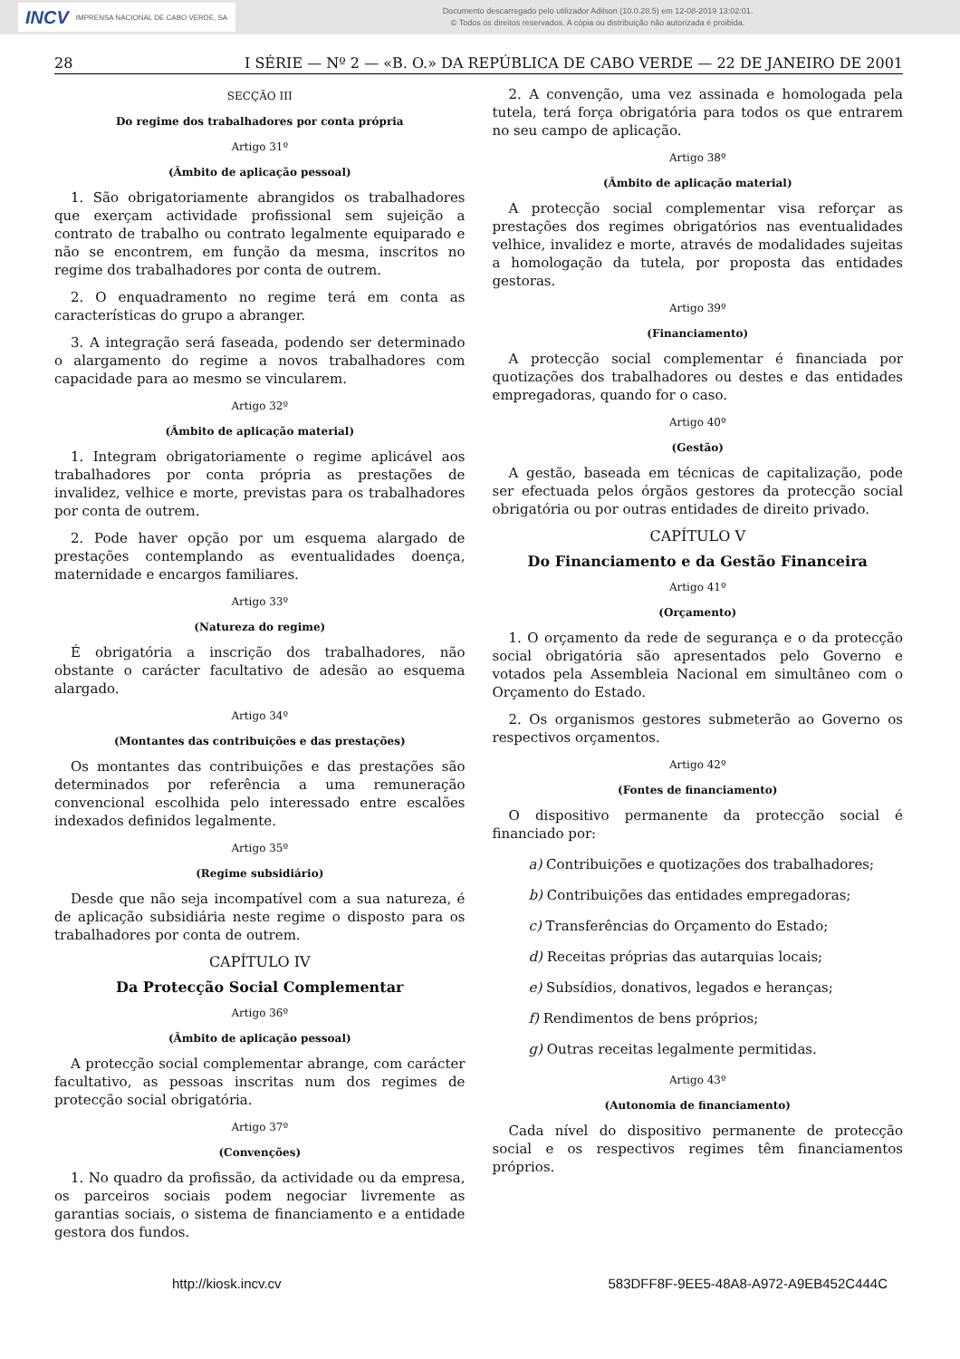INCV IMPRENSA NACIONAL DE CABO VERDE, SA
Documento descarregado pelo utilizador Adilson (10.0.28.5) em 12-08-2019 13:02:01.
© Todos os direitos reservados. A cópia ou distribuição não autorizada é proibida.
28 I SÉRIE — Nº 2 — «B. O.» DA REPÚBLICA DE CABO VERDE — 22 DE JANEIRO DE 2001
SECÇÃO III
Do regime dos trabalhadores por conta própria
Artigo 31º
(Âmbito de aplicação pessoal)
1. São obrigatoriamente abrangidos os trabalhadores que exerçam actividade profissional sem sujeição a contrato de trabalho ou contrato legalmente equiparado e não se encontrem, em função da mesma, inscritos no regime dos trabalhadores por conta de outrem.
2. O enquadramento no regime terá em conta as características do grupo a abranger.
3. A integração será faseada, podendo ser determinado o alargamento do regime a novos trabalhadores com capacidade para ao mesmo se vincularem.
Artigo 32º
(Âmbito de aplicação material)
1. Integram obrigatoriamente o regime aplicável aos trabalhadores por conta própria as prestações de invalidez, velhice e morte, previstas para os trabalhadores por conta de outrem.
2. Pode haver opção por um esquema alargado de prestações contemplando as eventualidades doença, maternidade e encargos familiares.
Artigo 33º
(Natureza do regime)
É obrigatória a inscrição dos trabalhadores, não obstante o carácter facultativo de adesão ao esquema alargado.
Artigo 34º
(Montantes das contribuições e das prestações)
Os montantes das contribuições e das prestações são determinados por referência a uma remuneração convencional escolhida pelo interessado entre escalões indexados definidos legalmente.
Artigo 35º
(Regime subsidiário)
Desde que não seja incompatível com a sua natureza, é de aplicação subsidiária neste regime o disposto para os trabalhadores por conta de outrem.
CAPÍTULO IV
Da Protecção Social Complementar
Artigo 36º
(Âmbito de aplicação pessoal)
A protecção social complementar abrange, com carácter facultativo, as pessoas inscritas num dos regimes de protecção social obrigatória.
Artigo 37º
(Convenções)
1. No quadro da profissão, da actividade ou da empresa, os parceiros sociais podem negociar livremente as garantias sociais, o sistema de financiamento e a entidade gestora dos fundos.
2. A convenção, uma vez assinada e homologada pela tutela, terá força obrigatória para todos os que entrarem no seu campo de aplicação.
Artigo 38º
(Âmbito de aplicação material)
A protecção social complementar visa reforçar as prestações dos regimes obrigatórios nas eventualidades velhice, invalidez e morte, através de modalidades sujeitas a homologação da tutela, por proposta das entidades gestoras.
Artigo 39º
(Financiamento)
A protecção social complementar é financiada por quotizações dos trabalhadores ou destes e das entidades empregadoras, quando for o caso.
Artigo 40º
(Gestão)
A gestão, baseada em técnicas de capitalização, pode ser efectuada pelos órgãos gestores da protecção social obrigatória ou por outras entidades de direito privado.
CAPÍTULO V
Do Financiamento e da Gestão Financeira
Artigo 41º
(Orçamento)
1. O orçamento da rede de segurança e o da protecção social obrigatória são apresentados pelo Governo e votados pela Assembleia Nacional em simultâneo com o Orçamento do Estado.
2. Os organismos gestores submeterão ao Governo os respectivos orçamentos.
Artigo 42º
(Fontes de financiamento)
O dispositivo permanente da protecção social é financiado por:
a) Contribuições e quotizações dos trabalhadores;
b) Contribuições das entidades empregadoras;
c) Transferências do Orçamento do Estado;
d) Receitas próprias das autarquias locais;
e) Subsídios, donativos, legados e heranças;
f) Rendimentos de bens próprios;
g) Outras receitas legalmente permitidas.
Artigo 43º
(Autonomia de financiamento)
Cada nível do dispositivo permanente de protecção social e os respectivos regimes têm financiamentos próprios.
http://kiosk.incv.cv 583DFF8F-9EE5-48A8-A972-A9EB452C444C